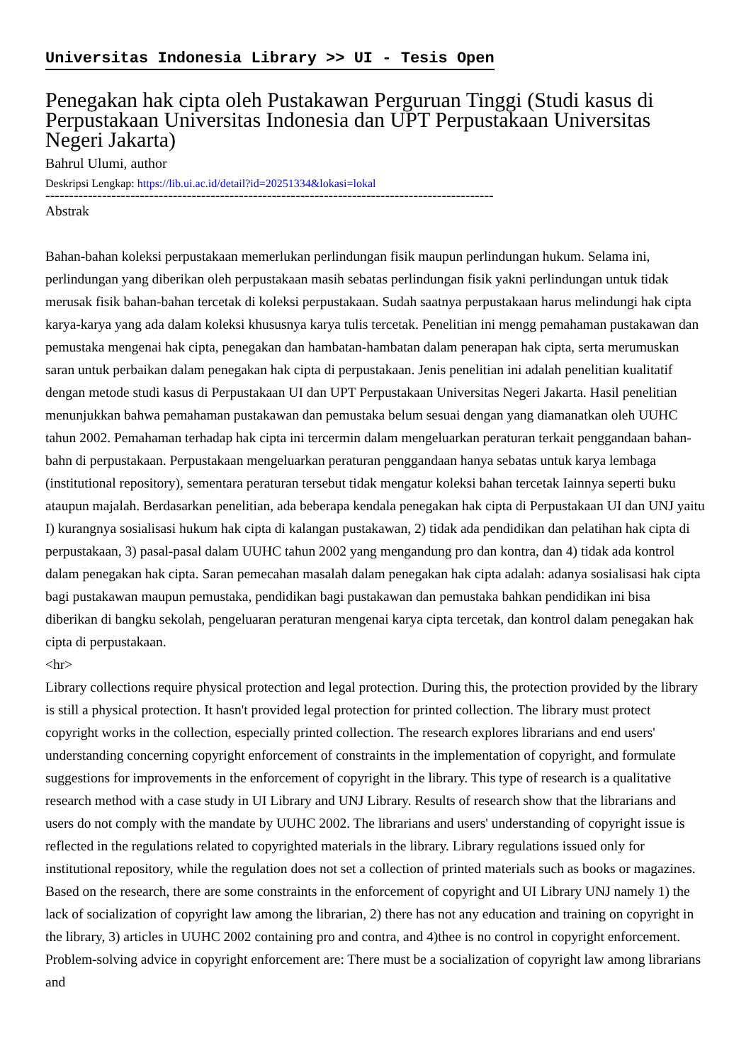Universitas Indonesia Library >> UI - Tesis Open
Penegakan hak cipta oleh Pustakawan Perguruan Tinggi (Studi kasus di Perpustakaan Universitas Indonesia dan UPT Perpustakaan Universitas Negeri Jakarta)
Bahrul Ulumi, author
Deskripsi Lengkap: https://lib.ui.ac.id/detail?id=20251334&lokasi=lokal
-----------------------------------------------------------------------------------------------
Abstrak
Bahan-bahan koleksi perpustakaan memerlukan perlindungan fisik maupun perlindungan hukum. Selama ini, perlindungan yang diberikan oleh perpustakaan masih sebatas perlindungan fisik yakni perlindungan untuk tidak merusak fisik bahan-bahan tercetak di koleksi perpustakaan. Sudah saatnya perpustakaan harus melindungi hak cipta karya-karya yang ada dalam koleksi khususnya karya tulis tercetak. Penelitian ini mengg pemahaman pustakawan dan pemustaka mengenai hak cipta, penegakan dan hambatan-hambatan dalam penerapan hak cipta, serta merumuskan saran untuk perbaikan dalam penegakan hak cipta di perpustakaan. Jenis penelitian ini adalah penelitian kualitatif dengan metode studi kasus di Perpustakaan UI dan UPT Perpustakaan Universitas Negeri Jakarta. Hasil penelitian menunjukkan bahwa pemahaman pustakawan dan pemustaka belum sesuai dengan yang diamanatkan oleh UUHC tahun 2002. Pemahaman terhadap hak cipta ini tercermin dalam mengeluarkan peraturan terkait penggandaan bahan-bahn di perpustakaan. Perpustakaan mengeluarkan peraturan penggandaan hanya sebatas untuk karya lembaga (institutional repository), sementara peraturan tersebut tidak mengatur koleksi bahan tercetak Iainnya seperti buku ataupun majalah. Berdasarkan penelitian, ada beberapa kendala penegakan hak cipta di Perpustakaan UI dan UNJ yaitu I) kurangnya sosialisasi hukum hak cipta di kalangan pustakawan, 2) tidak ada pendidikan dan pelatihan hak cipta di perpustakaan, 3) pasal-pasal dalam UUHC tahun 2002 yang mengandung pro dan kontra, dan 4) tidak ada kontrol dalam penegakan hak cipta. Saran pemecahan masalah dalam penegakan hak cipta adalah: adanya sosialisasi hak cipta bagi pustakawan maupun pemustaka, pendidikan bagi pustakawan dan pemustaka bahkan pendidikan ini bisa diberikan di bangku sekolah, pengeluaran peraturan mengenai karya cipta tercetak, dan kontrol dalam penegakan hak cipta di perpustakaan.
<hr>
Library collections require physical protection and legal protection. During this, the protection provided by the library is still a physical protection. It hasn't provided legal protection for printed collection. The library must protect copyright works in the collection, especially printed collection. The research explores librarians and end users' understanding concerning copyright enforcement of constraints in the implementation of copyright, and formulate suggestions for improvements in the enforcement of copyright in the library. This type of research is a qualitative research method with a case study in UI Library and UNJ Library. Results of research show that the librarians and users do not comply with the mandate by UUHC 2002. The librarians and users' understanding of copyright issue is reflected in the regulations related to copyrighted materials in the library. Library regulations issued only for institutional repository, while the regulation does not set a collection of printed materials such as books or magazines. Based on the research, there are some constraints in the enforcement of copyright and UI Library UNJ namely 1) the lack of socialization of copyright law among the librarian, 2) there has not any education and training on copyright in the library, 3) articles in UUHC 2002 containing pro and contra, and 4)thee is no control in copyright enforcement. Problem-solving advice in copyright enforcement are: There must be a socialization of copyright law among librarians and